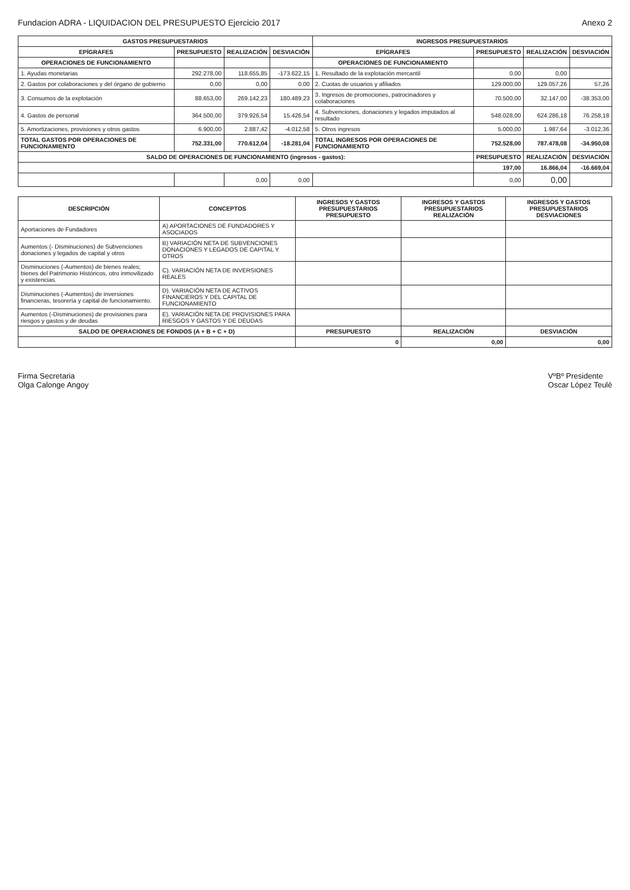Fundacion ADRA - LIQUIDACION DEL PRESUPUESTO Ejercicio 2017
Anexo 2
| GASTOS PRESUPUESTARIOS | | | | INGRESOS PRESUPUESTARIOS | | | |
| --- | --- | --- | --- | --- | --- | --- | --- |
| EPÍGRAFES | PRESUPUESTO | REALIZACIÓN | DESVIACIÓN | EPÍGRAFES | PRESUPUESTO | REALIZACIÓN | DESVIACIÓN |
| OPERACIONES DE FUNCIONAMIENTO | | | | OPERACIONES DE FUNCIONAMIENTO | | | |
| 1. Ayudas monetarias | 292.278,00 | 118.655,85 | -173.622,15 | 1. Resultado de la explotación mercantil | 0,00 | 0,00 | |
| 2. Gastos por colaboraciones y del órgano de gobierno | 0,00 | 0,00 | 0,00 | 2. Cuotas de usuarios y afiliados | 129.000,00 | 129.057,26 | 57,26 |
| 3. Consumos de la explotación | 88.653,00 | 269.142,23 | 180.489,23 | 3. Ingresos de promociones, patrocinadores y colaboraciones | 70.500,00 | 32.147,00 | -38.353,00 |
| 4. Gastos de personal | 364.500,00 | 379.926,54 | 15.426,54 | 4. Subvenciones, donaciones y legados imputados al resultado | 548.028,00 | 624.286,18 | 76.258,18 |
| 5. Amortizaciones, provisiones y otros gastos | 6.900,00 | 2.887,42 | -4.012,58 | 5. Otros ingresos | 5.000,00 | 1.987,64 | -3.012,36 |
| TOTAL GASTOS POR OPERACIONES DE FUNCIONAMIENTO | 752.331,00 | 770.612,04 | -18.281,04 | TOTAL INGRESOS POR OPERACIONES DE FUNCIONAMIENTO | 752.528,00 | 787.478,08 | -34.950,08 |
| SALDO DE OPERACIONES DE FUNCIONAMIENTO (ingresos - gastos): | | | | | PRESUPUESTO | REALIZACIÓN | DESVIACIÓN |
| | | | | | 197,00 | 16.866,04 | -16.669,04 |
| | | 0,00 | 0,00 | | 0,00 | 0,00 | |
| DESCRIPCIÓN | CONCEPTOS | INGRESOS Y GASTOS PRESUPUESTARIOS PRESUPUESTO | INGRESOS Y GASTOS PRESUPUESTARIOS REALIZACIÓN | INGRESOS Y GASTOS PRESUPUESTARIOS DESVIACIONES |
| --- | --- | --- | --- | --- |
| Aportaciones de Fundadores | A) APORTACIONES DE FUNDADORES Y ASOCIADOS | | | |
| Aumentos (- Disminuciones) de Subvenciones donaciones y legados de capital y otros | B) VARIACIÓN NETA DE SUBVENCIONES DONACIONES Y LEGADOS DE CAPITAL Y OTROS | | | |
| Disminuciones (-Aumentos) de bienes reales; bienes del Patrimonio Históricos, otro inmovilizado y existencias. | C). VARIACIÓN NETA DE INVERSIONES REALES | | | |
| Disminuciones (-Aumentos) de inversiones financieras, tesorería y capital de funcionamiento. | D). VARIACIÓN NETA DE ACTIVOS FINANCIEROS Y DEL CAPITAL DE FUNCIONAMIENTO | | | |
| Aumentos (-Disminuciones) de provisiones para riesgos y gastos y de deudas | E). VARIACIÓN NETA DE PROVISIONES PARA RIESGOS Y GASTOS Y DE DEUDAS | | | |
| SALDO DE OPERACIONES DE FONDOS (A + B + C + D) | | PRESUPUESTO | REALIZACIÓN | DESVIACIÓN |
| | | 0 | 0,00 | 0,00 |
Firma Secretaria
Olga Calonge Angoy
VºBº Presidente
Oscar López Teulé